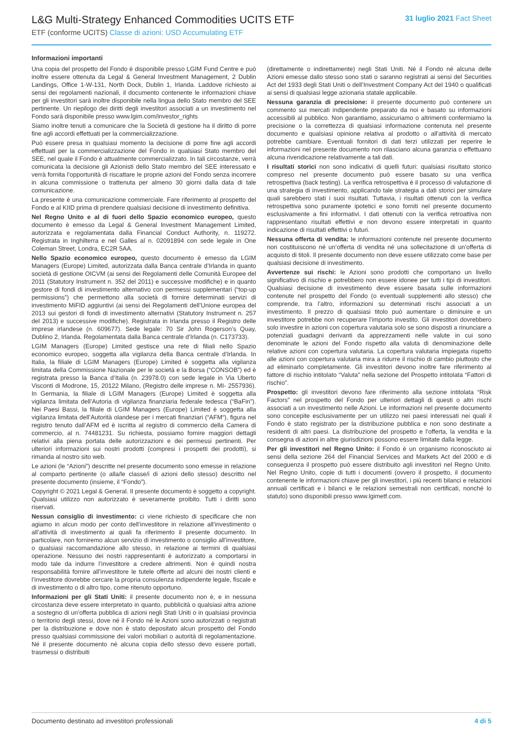L&G Multi-Strategy Enhanced Commodities UCITS ETF
ETF (conforme UCITS) Classe di azioni: USD Accumulating ETF
31 luglio 2021 Fact Sheet
Informazioni importanti
Una copia del prospetto del Fondo è disponibile presso LGIM Fund Centre e può inoltre essere ottenuta da Legal & General Investment Management, 2 Dublin Landings, Office 1-W-131, North Dock, Dublin 1, Irlanda. Laddove richiesto ai sensi dei regolamenti nazionali, il documento contenente le informazioni chiave per gli investitori sarà inoltre disponibile nella lingua dello Stato membro del SEE pertinente. Un riepilogo dei diritti degli investitori associati a un investimento nel Fondo sarà disponibile presso www.lgim.com/investor_rights
Siamo inoltre tenuti a comunicare che la Società di gestione ha il diritto di porre fine agli accordi effettuati per la commercializzazione.
Può essere presa in qualsiasi momento la decisione di porre fine agli accordi effettuati per la commercializzazione del Fondo in qualsiasi Stato membro del SEE, nel quale il Fondo è attualmente commercializzato. In tali circostanze, verrà comunicata la decisione gli Azionisti dello Stato membro del SEE interessato e verrà fornita l’opportunità di riscattare le proprie azioni del Fondo senza incorrere in alcuna commissione o trattenuta per almeno 30 giorni dalla data di tale comunicazione.
La presente è una comunicazione commerciale. Fare riferimento al prospetto del Fondo e al KIID prima di prendere qualsiasi decisione di investimento definitiva.
Nel Regno Unito e al di fuori dello Spazio economico europeo, questo documento è emesso da Legal & General Investment Management Limited, autorizzata e regolamentata dalla Financial Conduct Authority, n. 119272. Registrata in Inghilterra e nel Galles al n. 02091894 con sede legale in One Coleman Street, Londra, EC2R 5AA.
Nello Spazio economico europeo, questo documento è emesso da LGIM Managers (Europe) Limited, autorizzata dalla Banca centrale d’Irlanda in quanto società di gestione OICVM (ai sensi dei Regolamenti delle Comunità Europee del 2011 (Statutory Instrument n. 352 del 2011) e successive modifiche) e in quanto gestore di fondi di investimento alternativo con permessi supplementari (“top-up permissions”) che permettono alla società di fornire determinati servizi di investimento MiFID aggiuntivi (ai sensi dei Regolamenti dell’Unione europea del 2013 sui gestori di fondi di investimento alternativi (Statutory Instrument n. 257 del 2013) e successive modifiche). Registrata in Irlanda presso il Registro delle imprese irlandese (n. 609677). Sede legale: 70 Sir John Rogerson’s Quay, Dublino 2, Irlanda. Regolamentata dalla Banca centrale d’Irlanda (n. C173733).
LGIM Managers (Europe) Limited gestisce una rete di filiali nello Spazio economico europeo, soggetta alla vigilanza della Banca centrale d’Irlanda. In Italia, la filiale di LGIM Managers (Europe) Limited è soggetta alla vigilanza limitata della Commissione Nazionale per le società e la Borsa (“CONSOB”) ed è registrata presso la Banca d’Italia (n. 23978.0) con sede legale in Via Uberto Visconti di Modrone, 15, 20122 Milano, (Registro delle imprese n. MI- 2557936). In Germania, la filiale di LGIM Managers (Europe) Limited è soggetta alla vigilanza limitata dell’Autoria di vigilanza finanziaria federale tedesca (“BaFin”). Nei Paesi Bassi, la filiale di LGIM Managers (Europe) Limited è soggetta alla vigilanza limitata dell’Autorità olandese per i mercati finanziari (“AFM“), figura nel registro tenuto dall’AFM ed è iscritta al registro di commercio della Camera di commercio, al n. 74481231. Su richiesta, possiamo fornire maggiori dettagli relativi alla piena portata delle autorizzazioni e dei permessi pertinenti. Per ulteriori informazioni sui nostri prodotti (compresi i prospetti dei prodotti), si rimanda al nostro sito web.
Le azioni (le “Azioni”) descritte nel presente documento sono emesse in relazione al comparto pertinente (o alla/le classe/i di azioni dello stesso) descritto nel presente documento (insieme, il “Fondo”).
Copyright © 2021 Legal & General. Il presente documento è soggetto a copyright. Qualsiasi utilizzo non autorizzato è severamente proibito. Tutti i diritti sono riservati.
Nessun consiglio di investimento: ci viene richiesto di specificare che non agiamo in alcun modo per conto dell’investitore in relazione all’investimento o all’attività di investimento ai quali fa riferimento il presente documento. In particolare, non forniremo alcun servizio di investimento o consiglio all’investitore, o qualsiasi raccomandazione allo stesso, in relazione ai termini di qualsiasi operazione. Nessuno dei nostri rappresentanti è autorizzato a comportarsi in modo tale da indurre l’investitore a credere altrimenti. Non è quindi nostra responsabilità fornire all’investitore le tutele offerte ad alcuni dei nostri clienti e l’investitore dovrebbe cercare la propria consulenza indipendente legale, fiscale e di investimento o di altro tipo, come ritenuto opportuno.
Informazioni per gli Stati Uniti: il presente documento non è, e in nessuna circostanza deve essere interpretato in quanto, pubblicità o qualsiasi altra azione a sostegno di un’offerta pubblica di azioni negli Stati Uniti o in qualsiasi provincia o territorio degli stessi, dove né il Fondo né le Azioni sono autorizzati o registrati per la distribuzione e dove non è stato depositato alcun prospetto del Fondo presso qualsiasi commissione dei valori mobiliari o autorità di regolamentazione. Né il presente documento né alcuna copia dello stesso devo essere portati, trasmessi o distribuiti
(direttamente o indirettamente) negli Stati Uniti. Né il Fondo né alcuna delle Azioni emesse dallo stesso sono stati o saranno registrati ai sensi del Securities Act del 1933 degli Stati Uniti o dell’Investment Company Act del 1940 o qualificati ai sensi di qualsiasi legge azionaria statale applicabile.
Nessuna garanzia di precisione: il presente documento può contenere un commento sui mercati indipendente preparato da noi e basato su informazioni accessibili al pubblico. Non garantiamo, assicuriamo o altrimenti confermiamo la precisione o la correttezza di qualsiasi informazione contenuta nel presente documento e qualsiasi opinione relativa al prodotto o all’attività di mercato potrebbe cambiare. Eventuali fornitori di dati terzi utilizzati per reperire le informazioni nel presente documento non rilasciano alcuna garanzia o effettuano alcuna rivendicazione relativamente a tali dati.
I risultati storici non sono indicativi di quelli futuri: qualsiasi risultato storico compreso nel presente documento può essere basato su una verifica retrospettiva (back testing). La verifica retrospettiva è il processo di valutazione di una strategia di investimento, applicando tale strategia a dati storici per simulare quali sarebbero stati i suoi risultati. Tuttavia, i risultati ottenuti con la verifica retrospettiva sono puramente ipotetici e sono forniti nel presente documento esclusivamente a fini informativi. I dati ottenuti con la verifica retroattiva non rappresentano risultati effettivi e non devono essere interpretati in quanto indicazione di risultati effettivi o futuri.
Nessuna offerta di vendita: le informazioni contenute nel presente documento non costituiscono né un’offerta di vendita né una sollecitazione di un’offerta di acquisto di titoli. Il presente documento non deve essere utilizzato come base per qualsiasi decisione di investimento.
Avvertenze sui rischi: le Azioni sono prodotti che comportano un livello significativo di rischio e potrebbero non essere idonee per tutti i tipi di investitori. Qualsiasi decisione di investimento deve essere basata sulle informazioni contenute nel prospetto del Fondo (o eventuali supplementi allo stesso) che comprende, tra l’altro, informazioni su determinati rischi associati a un investimento. Il prezzo di qualsiasi titolo può aumentare o diminuire e un investitore potrebbe non recuperare l’importo investito. Gli investitori dovrebbero solo investire in azioni con copertura valutaria solo se sono disposti a rinunciare a potenziali guadagni derivanti da apprezzamenti nelle valute in cui sono denominate le azioni del Fondo rispetto alla valuta di denominazione delle relative azioni con copertura valutaria. La copertura valutaria impiegata rispetto alle azioni con copertura valutaria mira a ridurre il rischio di cambio piuttosto che ad eliminarlo completamente. Gli investitori devono inoltre fare riferimento al fattore di rischio intitolato “Valuta” nella sezione del Prospetto intitolata “Fattori di rischio”.
Prospetto: gli investitori devono fare riferimento alla sezione intitolata “Risk Factors” nel prospetto del Fondo per ulteriori dettagli di questi o altri rischi associati a un investimento nelle Azioni. Le informazioni nel presente documento sono concepite esclusivamente per un utilizzo nei paesi interessati nei quali il Fondo è stato registrato per la distribuzione pubblica e non sono destinate a residenti di altri paesi. La distribuzione del prospetto e l’offerta, la vendita e la consegna di azioni in altre giurisdizioni possono essere limitate dalla legge.
Per gli investitori nel Regno Unito: il Fondo è un organismo riconosciuto ai sensi della sezione 264 del Financial Services and Markets Act del 2000 e di conseguenza il prospetto può essere distribuito agli investitori nel Regno Unito. Nel Regno Unito, copie di tutti i documenti (ovvero il prospetto, il documento contenente le informazioni chiave per gli investitori, i più recenti bilanci e relazioni annuali certificati e i bilanci e le relazioni semestrali non certificati, nonché lo statuto) sono disponibili presso www.lgimetf.com.
Documento destinato ad investitori professionali 4 di 5